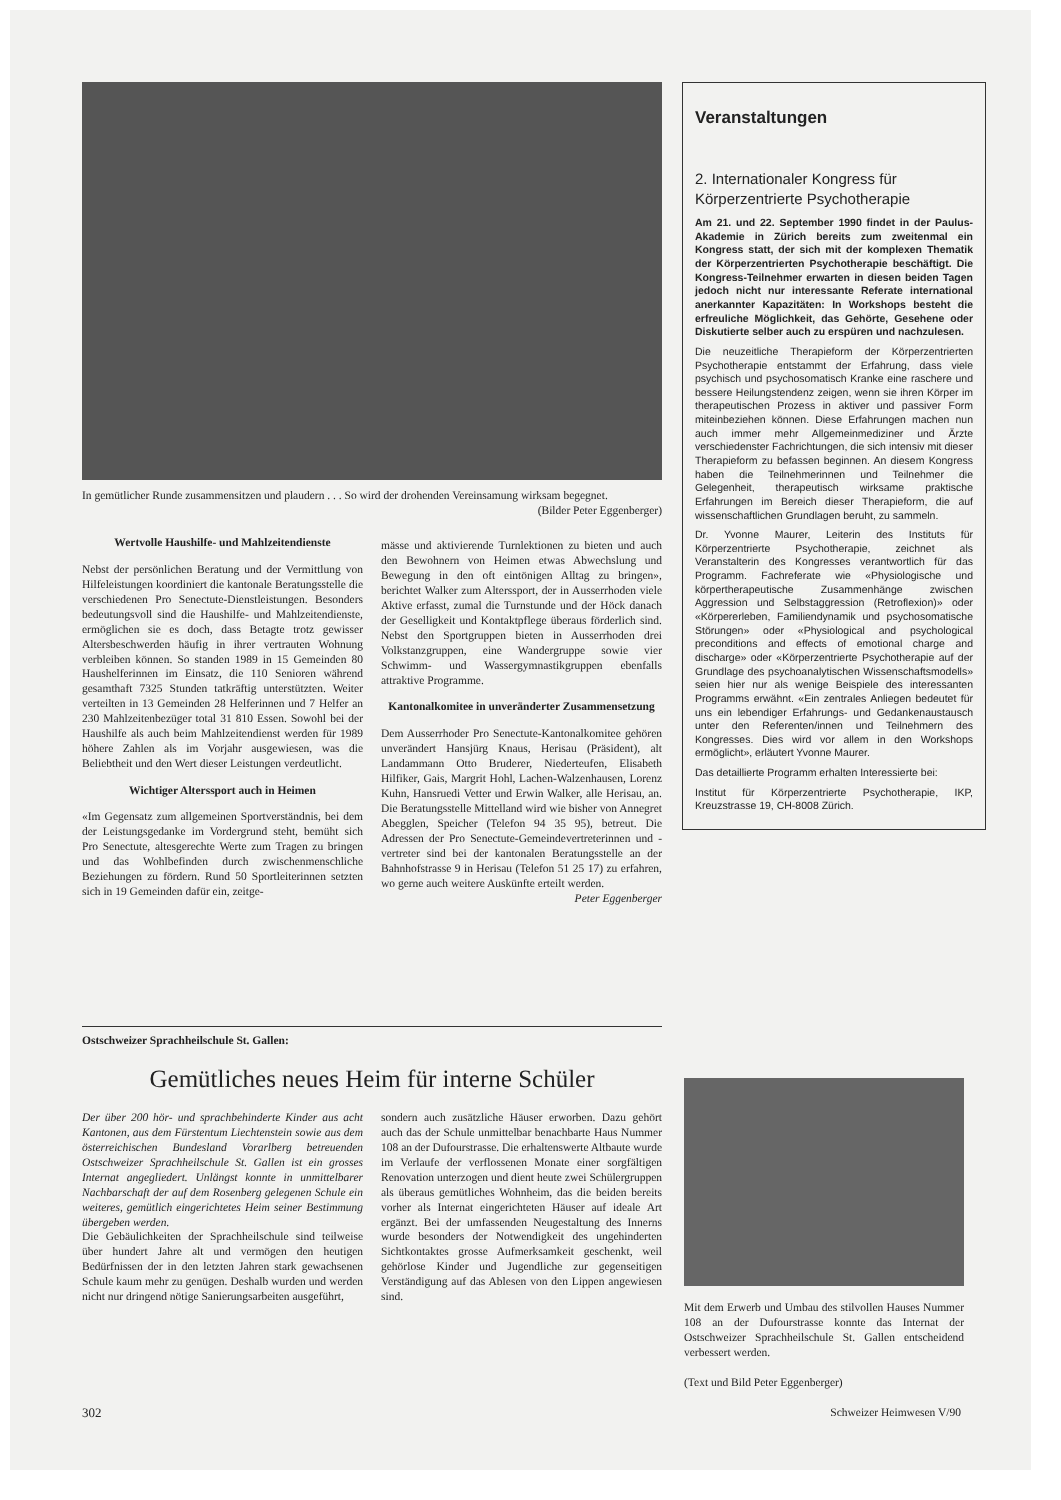In gemütlicher Runde zusammensitzen und plaudern . . . So wird der drohenden Vereinsamung wirksam begegnet. (Bilder Peter Eggenberger)
Wertvolle Haushilfe- und Mahlzeitendienste
Nebst der persönlichen Beratung und der Vermittlung von Hilfeleistungen koordiniert die kantonale Beratungsstelle die verschiedenen Pro Senectute-Dienstleistungen. Besonders bedeutungsvoll sind die Haushilfe- und Mahlzeitendienste, ermöglichen sie es doch, dass Betagte trotz gewisser Altersbeschwerden häufig in ihrer vertrauten Wohnung verbleiben können. So standen 1989 in 15 Gemeinden 80 Haushelferinnen im Einsatz, die 110 Senioren während gesamthaft 7325 Stunden tatkräftig unterstützten. Weiter verteilten in 13 Gemeinden 28 Helferinnen und 7 Helfer an 230 Mahlzeitenbezüger total 31 810 Essen. Sowohl bei der Haushilfe als auch beim Mahlzeitendienst werden für 1989 höhere Zahlen als im Vorjahr ausgewiesen, was die Beliebtheit und den Wert dieser Leistungen verdeutlicht.
Wichtiger Alterssport auch in Heimen
«Im Gegensatz zum allgemeinen Sportverständnis, bei dem der Leistungsgedanke im Vordergrund steht, bemüht sich Pro Senectute, altesgerechte Werte zum Tragen zu bringen und das Wohlbefinden durch zwischenmenschliche Beziehungen zu fördern. Rund 50 Sportleiterinnen setzten sich in 19 Gemeinden dafür ein, zeitge-
mässe und aktivierende Turnlektionen zu bieten und auch den Bewohnern von Heimen etwas Abwechslung und Bewegung in den oft eintönigen Alltag zu bringen», berichtet Walker zum Alterssport, der in Ausserrhoden viele Aktive erfasst, zumal die Turnstunde und der Höck danach der Geselligkeit und Kontaktpflege überaus förderlich sind. Nebst den Sportgruppen bieten in Ausserrhoden drei Volkstanzgruppen, eine Wandergruppe sowie vier Schwimm- und Wassergymnastikgruppen ebenfalls attraktive Programme.
Kantonalkomitee in unveränderter Zusammensetzung
Dem Ausserrhoder Pro Senectute-Kantonalkomitee gehören unverändert Hansjürg Knaus, Herisau (Präsident), alt Landammann Otto Bruderer, Niederteufen, Elisabeth Hilfiker, Gais, Margrit Hohl, Lachen-Walzenhausen, Lorenz Kuhn, Hansruedi Vetter und Erwin Walker, alle Herisau, an. Die Beratungsstelle Mittelland wird wie bisher von Annegret Abegglen, Speicher (Telefon 94 35 95), betreut. Die Adressen der Pro Senectute-Gemeindevertreterinnen und -vertreter sind bei der kantonalen Beratungsstelle an der Bahnhofstrasse 9 in Herisau (Telefon 51 25 17) zu erfahren, wo gerne auch weitere Auskünfte erteilt werden. Peter Eggenberger
Veranstaltungen
2. Internationaler Kongress für Körperzentrierte Psychotherapie
Am 21. und 22. September 1990 findet in der Paulus-Akademie in Zürich bereits zum zweitenmal ein Kongress statt, der sich mit der komplexen Thematik der Körperzentrierten Psychotherapie beschäftigt. Die Kongress-Teilnehmer erwarten in diesen beiden Tagen jedoch nicht nur interessante Referate international anerkannter Kapazitäten: In Workshops besteht die erfreuliche Möglichkeit, das Gehörte, Gesehene oder Diskutierte selber auch zu erspüren und nachzulesen.
Die neuzeitliche Therapieform der Körperzentrierten Psychotherapie entstammt der Erfahrung, dass viele psychisch und psychosomatisch Kranke eine raschere und bessere Heilungstendenz zeigen, wenn sie ihren Körper im therapeutischen Prozess in aktiver und passiver Form miteinbeziehen können. Diese Erfahrungen machen nun auch immer mehr Allgemeinmediziner und Ärzte verschiedenster Fachrichtungen, die sich intensiv mit dieser Therapieform zu befassen beginnen. An diesem Kongress haben die Teilnehmerinnen und Teilnehmer die Gelegenheit, therapeutisch wirksame praktische Erfahrungen im Bereich dieser Therapieform, die auf wissenschaftlichen Grundlagen beruht, zu sammeln.
Dr. Yvonne Maurer, Leiterin des Instituts für Körperzentrierte Psychotherapie, zeichnet als Veranstalterin des Kongresses verantwortlich für das Programm. Fachreferate wie «Physiologische und körpertherapeutische Zusammenhänge zwischen Aggression und Selbstaggression (Retroflexion)» oder «Körpererleben, Familiendynamik und psychosomatische Störungen» oder «Physiological and psychological preconditions and effects of emotional charge and discharge» oder «Körperzentrierte Psychotherapie auf der Grundlage des psychoanalytischen Wissenschaftsmodells» seien hier nur als wenige Beispiele des interessanten Programms erwähnt. «Ein zentrales Anliegen bedeutet für uns ein lebendiger Erfahrungs- und Gedankenaustausch unter den Referenten/innen und Teilnehmern des Kongresses. Dies wird vor allem in den Workshops ermöglicht», erläutert Yvonne Maurer.
Das detaillierte Programm erhalten Interessierte bei:
Institut für Körperzentrierte Psychotherapie, IKP, Kreuzstrasse 19, CH-8008 Zürich.
Ostschweizer Sprachheilschule St. Gallen:
Gemütliches neues Heim für interne Schüler
Der über 200 hör- und sprachbehinderte Kinder aus acht Kantonen, aus dem Fürstentum Liechtenstein sowie aus dem österreichischen Bundesland Vorarlberg betreuenden Ostschweizer Sprachheilschule St. Gallen ist ein grosses Internat angegliedert. Unlängst konnte in unmittelbarer Nachbarschaft der auf dem Rosenberg gelegenen Schule ein weiteres, gemütlich eingerichtetes Heim seiner Bestimmung übergeben werden.
Die Gebäulichkeiten der Sprachheilschule sind teilweise über hundert Jahre alt und vermögen den heutigen Bedürfnissen der in den letzten Jahren stark gewachsenen Schule kaum mehr zu genügen. Deshalb wurden und werden nicht nur dringend nötige Sanierungsarbeiten ausgeführt,
sondern auch zusätzliche Häuser erworben. Dazu gehört auch das der Schule unmittelbar benachbarte Haus Nummer 108 an der Dufourstrasse. Die erhaltenswerte Altbaute wurde im Verlaufe der verflossenen Monate einer sorgfältigen Renovation unterzogen und dient heute zwei Schülergruppen als überaus gemütliches Wohnheim, das die beiden bereits vorher als Internat eingerichteten Häuser auf ideale Art ergänzt. Bei der umfassenden Neugestaltung des Innerns wurde besonders der Notwendigkeit des ungehinderten Sichtkontaktes grosse Aufmerksamkeit geschenkt, weil gehörlose Kinder und Jugendliche zur gegenseitigen Verständigung auf das Ablesen von den Lippen angewiesen sind.
Mit dem Erwerb und Umbau des stilvollen Hauses Nummer 108 an der Dufourstrasse konnte das Internat der Ostschweizer Sprachheilschule St. Gallen entscheidend verbessert werden.
(Text und Bild Peter Eggenberger)
302 Schweizer Heimwesen V/90